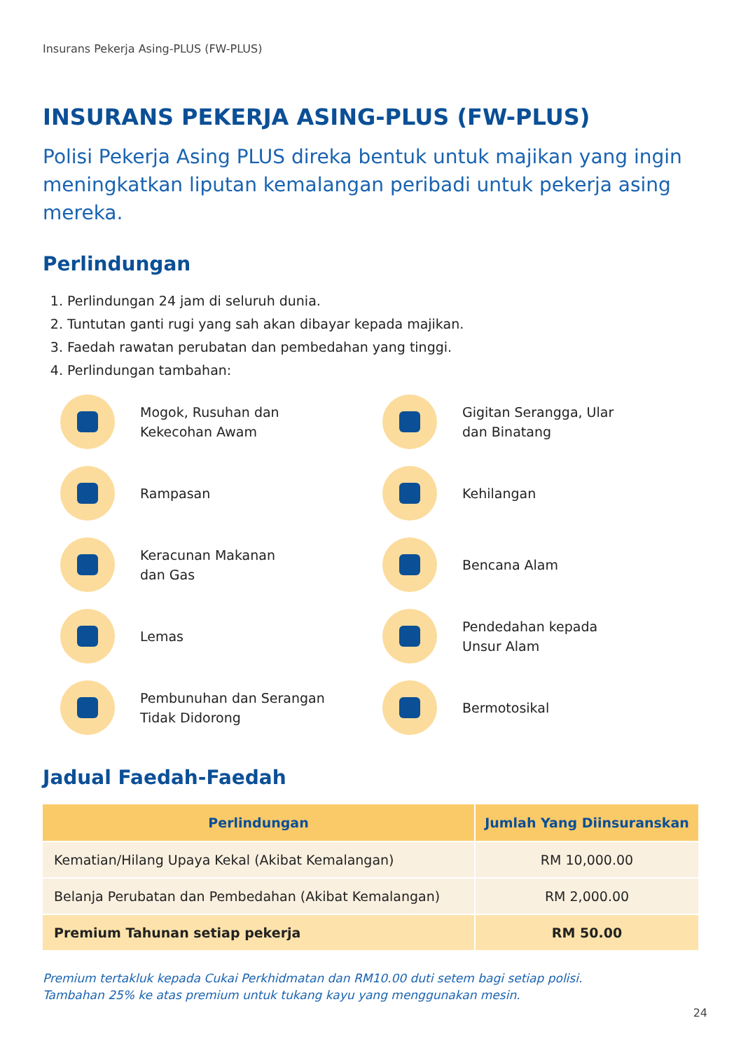Insurans Pekerja Asing-PLUS (FW-PLUS)
INSURANS PEKERJA ASING-PLUS (FW-PLUS)
Polisi Pekerja Asing PLUS direka bentuk untuk majikan yang ingin meningkatkan liputan kemalangan peribadi untuk pekerja asing mereka.
Perlindungan
1. Perlindungan 24 jam di seluruh dunia.
2. Tuntutan ganti rugi yang sah akan dibayar kepada majikan.
3. Faedah rawatan perubatan dan pembedahan yang tinggi.
4. Perlindungan tambahan:
Mogok, Rusuhan dan
Kekecohan Awam
Gigitan Serangga, Ular
dan Binatang
Rampasan
Kehilangan
Keracunan Makanan
dan Gas
Bencana Alam
Lemas
Pendedahan kepada
Unsur Alam
Pembunuhan dan Serangan
Tidak Didorong
Bermotosikal
Jadual Faedah-Faedah
| Perlindungan | Jumlah Yang Diinsuranskan |
| --- | --- |
| Kematian/Hilang Upaya Kekal (Akibat Kemalangan) | RM 10,000.00 |
| Belanja Perubatan dan Pembedahan (Akibat Kemalangan) | RM 2,000.00 |
| Premium Tahunan setiap pekerja | RM 50.00 |
Premium tertakluk kepada Cukai Perkhidmatan dan RM10.00 duti setem bagi setiap polisi.
Tambahan 25% ke atas premium untuk tukang kayu yang menggunakan mesin.
24